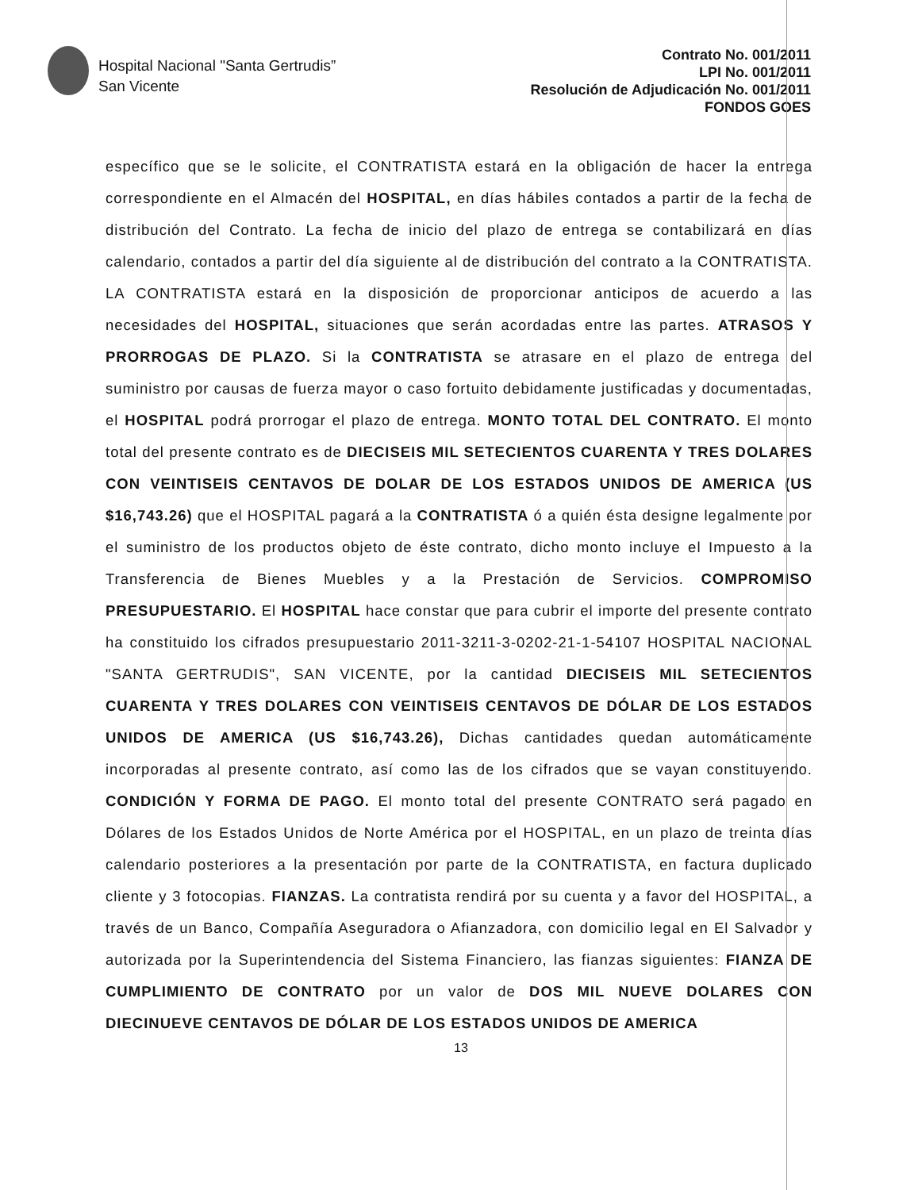Hospital Nacional "Santa Gertrudis”
San Vicente
Contrato No. 001/2011
LPI No. 001/2011
Resolución de Adjudicación No. 001/2011
FONDOS GOES
específico que se le solicite, el CONTRATISTA estará en la obligación de hacer la entrega correspondiente en el Almacén del HOSPITAL, en días hábiles contados a partir de la fecha de distribución del Contrato. La fecha de inicio del plazo de entrega se contabilizará en días calendario, contados a partir del día siguiente al de distribución del contrato a la CONTRATISTA. LA CONTRATISTA estará en la disposición de proporcionar anticipos de acuerdo a las necesidades del HOSPITAL, situaciones que serán acordadas entre las partes. ATRASOS Y PRORROGAS DE PLAZO. Si la CONTRATISTA se atrasare en el plazo de entrega del suministro por causas de fuerza mayor o caso fortuito debidamente justificadas y documentadas, el HOSPITAL podrá prorrogar el plazo de entrega. MONTO TOTAL DEL CONTRATO. El monto total del presente contrato es de DIECISEIS MIL SETECIENTOS CUARENTA Y TRES DOLARES CON VEINTISEIS CENTAVOS DE DOLAR DE LOS ESTADOS UNIDOS DE AMERICA (US $16,743.26) que el HOSPITAL pagará a la CONTRATISTA ó a quién ésta designe legalmente por el suministro de los productos objeto de éste contrato, dicho monto incluye el Impuesto a la Transferencia de Bienes Muebles y a la Prestación de Servicios. COMPROMISO PRESUPUESTARIO. El HOSPITAL hace constar que para cubrir el importe del presente contrato ha constituido los cifrados presupuestario 2011-3211-3-0202-21-1-54107 HOSPITAL NACIONAL "SANTA GERTRUDIS", SAN VICENTE, por la cantidad DIECISEIS MIL SETECIENTOS CUARENTA Y TRES DOLARES CON VEINTISEIS CENTAVOS DE DÓLAR DE LOS ESTADOS UNIDOS DE AMERICA (US $16,743.26), Dichas cantidades quedan automáticamente incorporadas al presente contrato, así como las de los cifrados que se vayan constituyendo. CONDICIÓN Y FORMA DE PAGO. El monto total del presente CONTRATO será pagado en Dólares de los Estados Unidos de Norte América por el HOSPITAL, en un plazo de treinta días calendario posteriores a la presentación por parte de la CONTRATISTA, en factura duplicado cliente y 3 fotocopias. FIANZAS. La contratista rendirá por su cuenta y a favor del HOSPITAL, a través de un Banco, Compañía Aseguradora o Afianzadora, con domicilio legal en El Salvador y autorizada por la Superintendencia del Sistema Financiero, las fianzas siguientes: FIANZA DE CUMPLIMIENTO DE CONTRATO por un valor de DOS MIL NUEVE DOLARES CON DIECINUEVE CENTAVOS DE DÓLAR DE LOS ESTADOS UNIDOS DE AMERICA
13